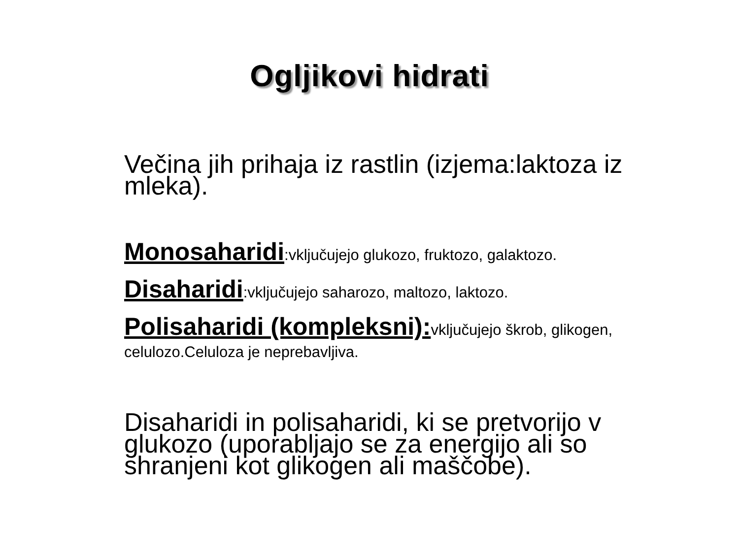Ogljikovi hidrati
Večina jih prihaja iz rastlin (izjema:laktoza iz mleka).
Monosaharidi:vključujejo glukozo, fruktozo, galaktozo.
Disaharidi:vključujejo saharozo, maltozo, laktozo.
Polisaharidi (kompleksni): vključujejo škrob, glikogen, celulozo.Celuloza je neprebavljiva.
Disaharidi in polisaharidi, ki se pretvorijo v glukozo (uporabljajo se za energijo ali so shranjeni kot glikogen ali maščobe).